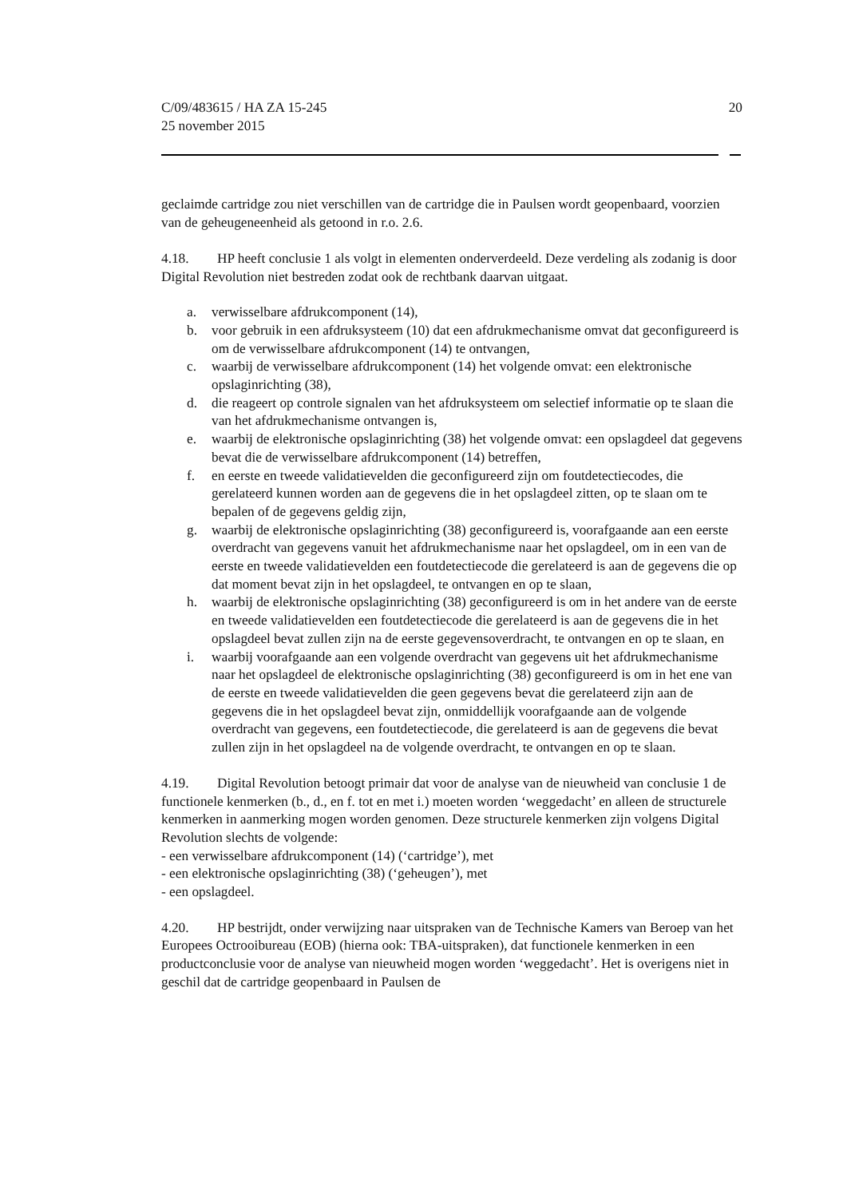C/09/483615 / HA ZA 15-245
25 november 2015
20
geclaimde cartridge zou niet verschillen van de cartridge die in Paulsen wordt geopenbaard, voorzien van de geheugeneenheid als getoond in r.o. 2.6.
4.18. HP heeft conclusie 1 als volgt in elementen onderverdeeld. Deze verdeling als zodanig is door Digital Revolution niet bestreden zodat ook de rechtbank daarvan uitgaat.
a. verwisselbare afdrukcomponent (14),
b. voor gebruik in een afdruksysteem (10) dat een afdrukmechanisme omvat dat geconfigureerd is om de verwisselbare afdrukcomponent (14) te ontvangen,
c. waarbij de verwisselbare afdrukcomponent (14) het volgende omvat: een elektronische opslaginrichting (38),
d. die reageert op controle signalen van het afdruksysteem om selectief informatie op te slaan die van het afdrukmechanisme ontvangen is,
e. waarbij de elektronische opslaginrichting (38) het volgende omvat: een opslagdeel dat gegevens bevat die de verwisselbare afdrukcomponent (14) betreffen,
f. en eerste en tweede validatievelden die geconfigureerd zijn om foutdetectiecodes, die gerelateerd kunnen worden aan de gegevens die in het opslagdeel zitten, op te slaan om te bepalen of de gegevens geldig zijn,
g. waarbij de elektronische opslaginrichting (38) geconfigureerd is, voorafgaande aan een eerste overdracht van gegevens vanuit het afdrukmechanisme naar het opslagdeel, om in een van de eerste en tweede validatievelden een foutdetectiecode die gerelateerd is aan de gegevens die op dat moment bevat zijn in het opslagdeel, te ontvangen en op te slaan,
h. waarbij de elektronische opslaginrichting (38) geconfigureerd is om in het andere van de eerste en tweede validatievelden een foutdetectiecode die gerelateerd is aan de gegevens die in het opslagdeel bevat zullen zijn na de eerste gegevensoverdracht, te ontvangen en op te slaan, en
i. waarbij voorafgaande aan een volgende overdracht van gegevens uit het afdrukmechanisme naar het opslagdeel de elektronische opslaginrichting (38) geconfigureerd is om in het ene van de eerste en tweede validatievelden die geen gegevens bevat die gerelateerd zijn aan de gegevens die in het opslagdeel bevat zijn, onmiddellijk voorafgaande aan de volgende overdracht van gegevens, een foutdetectiecode, die gerelateerd is aan de gegevens die bevat zullen zijn in het opslagdeel na de volgende overdracht, te ontvangen en op te slaan.
4.19. Digital Revolution betoogt primair dat voor de analyse van de nieuwheid van conclusie 1 de functionele kenmerken (b., d., en f. tot en met i.) moeten worden ‘weggedacht’ en alleen de structurele kenmerken in aanmerking mogen worden genomen. Deze structurele kenmerken zijn volgens Digital Revolution slechts de volgende:
- een verwisselbare afdrukcomponent (14) (‘cartridge’), met
- een elektronische opslaginrichting (38) (‘geheugen’), met
- een opslagdeel.
4.20. HP bestrijdt, onder verwijzing naar uitspraken van de Technische Kamers van Beroep van het Europees Octrooibureau (EOB) (hierna ook: TBA-uitspraken), dat functionele kenmerken in een productconclusie voor de analyse van nieuwheid mogen worden ‘weggedacht’. Het is overigens niet in geschil dat de cartridge geopenbaard in Paulsen de